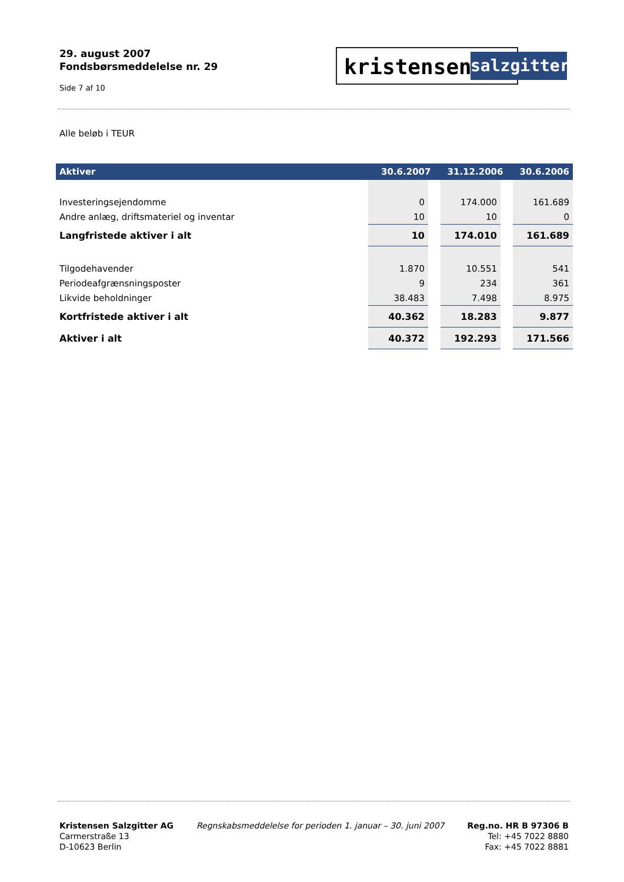29. august 2007
Fondsbørsmeddelelse nr. 29
Side 7 af 10
kristensen
salzgitter
Alle beløb i TEUR
| Aktiver | 30.6.2007 | 31.12.2006 | 30.6.2006 |
| --- | --- | --- | --- |
| Investeringsejendomme | 0 | 174.000 | 161.689 |
| Andre anlæg, driftsmateriel og inventar | 10 | 10 | 0 |
| Langfristede aktiver i alt | 10 | 174.010 | 161.689 |
| Tilgodehavender | 1.870 | 10.551 | 541 |
| Periodeafgrænsningsposter | 9 | 234 | 361 |
| Likvide beholdninger | 38.483 | 7.498 | 8.975 |
| Kortfristede aktiver i alt | 40.362 | 18.283 | 9.877 |
| Aktiver i alt | 40.372 | 192.293 | 171.566 |
Kristensen Salzgitter AG
Carmerstraße 13
D-10623 Berlin
Regnskabsmeddelelse for perioden 1. januar – 30. juni 2007
Reg.no. HR B 97306 B
Tel: +45 7022 8880
Fax: +45 7022 8881